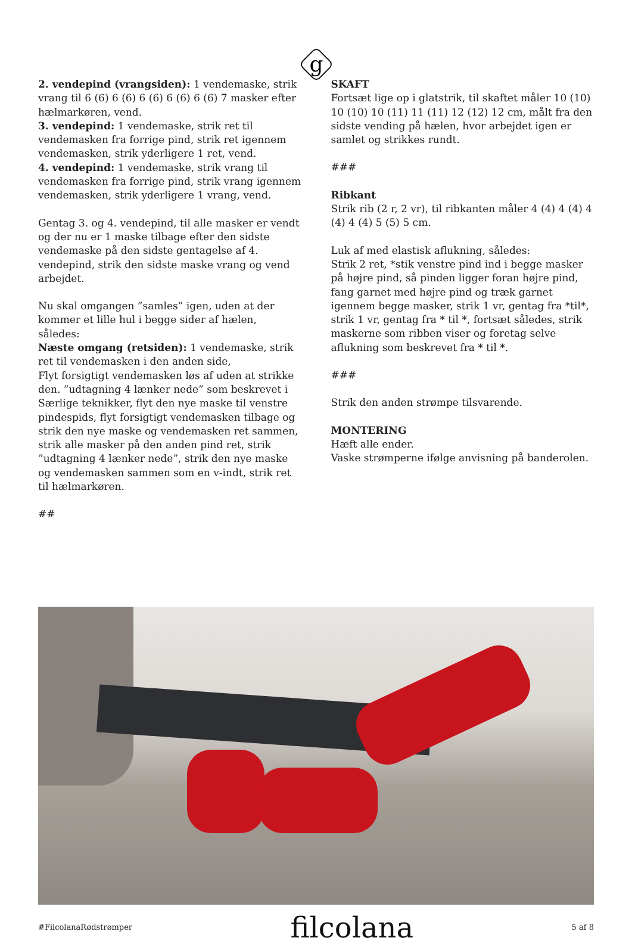g
2. vendepind (vrangsiden): 1 vendemaske, strik vrang til 6 (6) 6 (6) 6 (6) 6 (6) 6 (6) 7 masker efter hælmarkøren, vend.
3. vendepind: 1 vendemaske, strik ret til vendemasken fra forrige pind, strik ret igennem vendemasken, strik yderligere 1 ret, vend.
4. vendepind: 1 vendemaske, strik vrang til vendemasken fra forrige pind, strik vrang igennem vendemasken, strik yderligere 1 vrang, vend.
Gentag 3. og 4. vendepind, til alle masker er vendt og der nu er 1 maske tilbage efter den sidste vendemaske på den sidste gentagelse af 4. vendepind, strik den sidste maske vrang og vend arbejdet.
Nu skal omgangen ”samles” igen, uden at der kommer et lille hul i begge sider af hælen, således:
Næste omgang (retsiden): 1 vendemaske, strik ret til vendemasken i den anden side,
Flyt forsigtigt vendemasken løs af uden at strikke den. ”udtagning 4 lænker nede” som beskrevet i Særlige teknikker, flyt den nye maske til venstre pindespids, flyt forsigtigt vendemasken tilbage og strik den nye maske og vendemasken ret sammen, strik alle masker på den anden pind ret, strik ”udtagning 4 lænker nede”, strik den nye maske og vendemasken sammen som en v-indt, strik ret til hælmarkøren.
##
SKAFT
Fortsæt lige op i glatstrik, til skaftet måler 10 (10) 10 (10) 10 (11) 11 (11) 12 (12) 12 cm, målt fra den sidste vending på hælen, hvor arbejdet igen er samlet og strikkes rundt.
###
Ribkant
Strik rib (2 r, 2 vr), til ribkanten måler 4 (4) 4 (4) 4 (4) 4 (4) 5 (5) 5 cm.
Luk af med elastisk aflukning, således:
Strik 2 ret, *stik venstre pind ind i begge masker på højre pind, så pinden ligger foran højre pind, fang garnet med højre pind og træk garnet igennem begge masker, strik 1 vr, gentag fra *til*, strik 1 vr, gentag fra * til *, fortsæt således, strik maskerne som ribben viser og foretag selve aflukning som beskrevet fra * til *.
###
Strik den anden strømpe tilsvarende.
MONTERING
Hæft alle ender.
Vaske strømperne ifølge anvisning på banderolen.
#FilcolanaRødstrømper filcolana 5 af 8